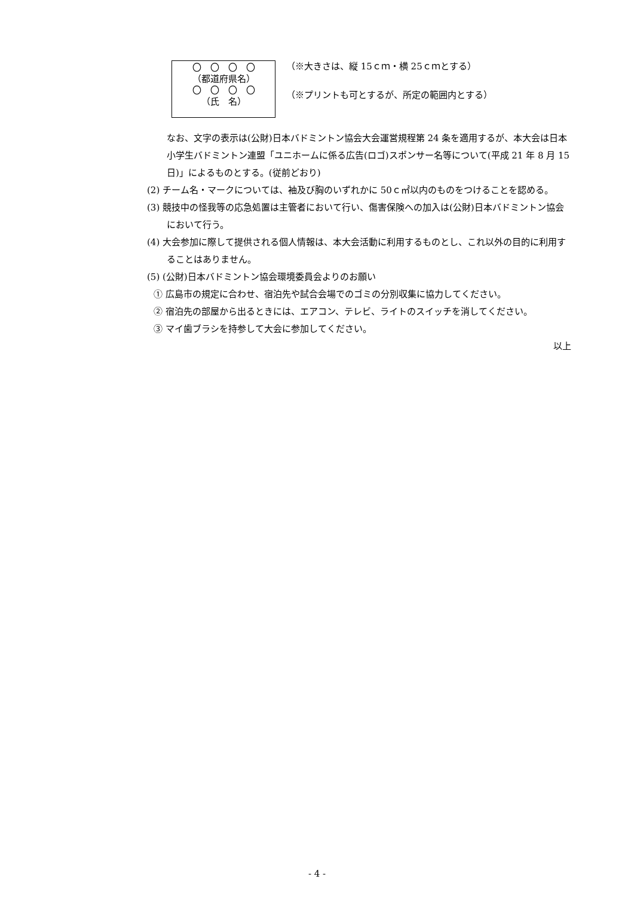〇　〇　〇　〇
（都道府県名）
〇　〇　〇　〇
（氏　名）
（※大きさは、縦 15ｃｍ・横 25ｃｍとする）
（※プリントも可とするが、所定の範囲内とする）
なお、文字の表示は(公財)日本バドミントン協会大会運営規程第 24 条を適用するが、本大会は日本小学生バドミントン連盟「ユニホームに係る広告(ロゴ)スポンサー名等について(平成 21 年 8 月 15 日)」によるものとする。(従前どおり)
(2) チーム名・マークについては、袖及び胸のいずれかに 50ｃ㎡以内のものをつけることを認める。
(3) 競技中の怪我等の応急処置は主管者において行い、傷害保険への加入は(公財)日本バドミントン協会において行う。
(4) 大会参加に際して提供される個人情報は、本大会活動に利用するものとし、これ以外の目的に利用することはありません。
(5) (公財)日本バドミントン協会環境委員会よりのお願い
① 広島市の規定に合わせ、宿泊先や試合会場でのゴミの分別収集に協力してください。
② 宿泊先の部屋から出るときには、エアコン、テレビ、ライトのスイッチを消してください。
③ マイ歯ブラシを持参して大会に参加してください。
以上
- 4 -